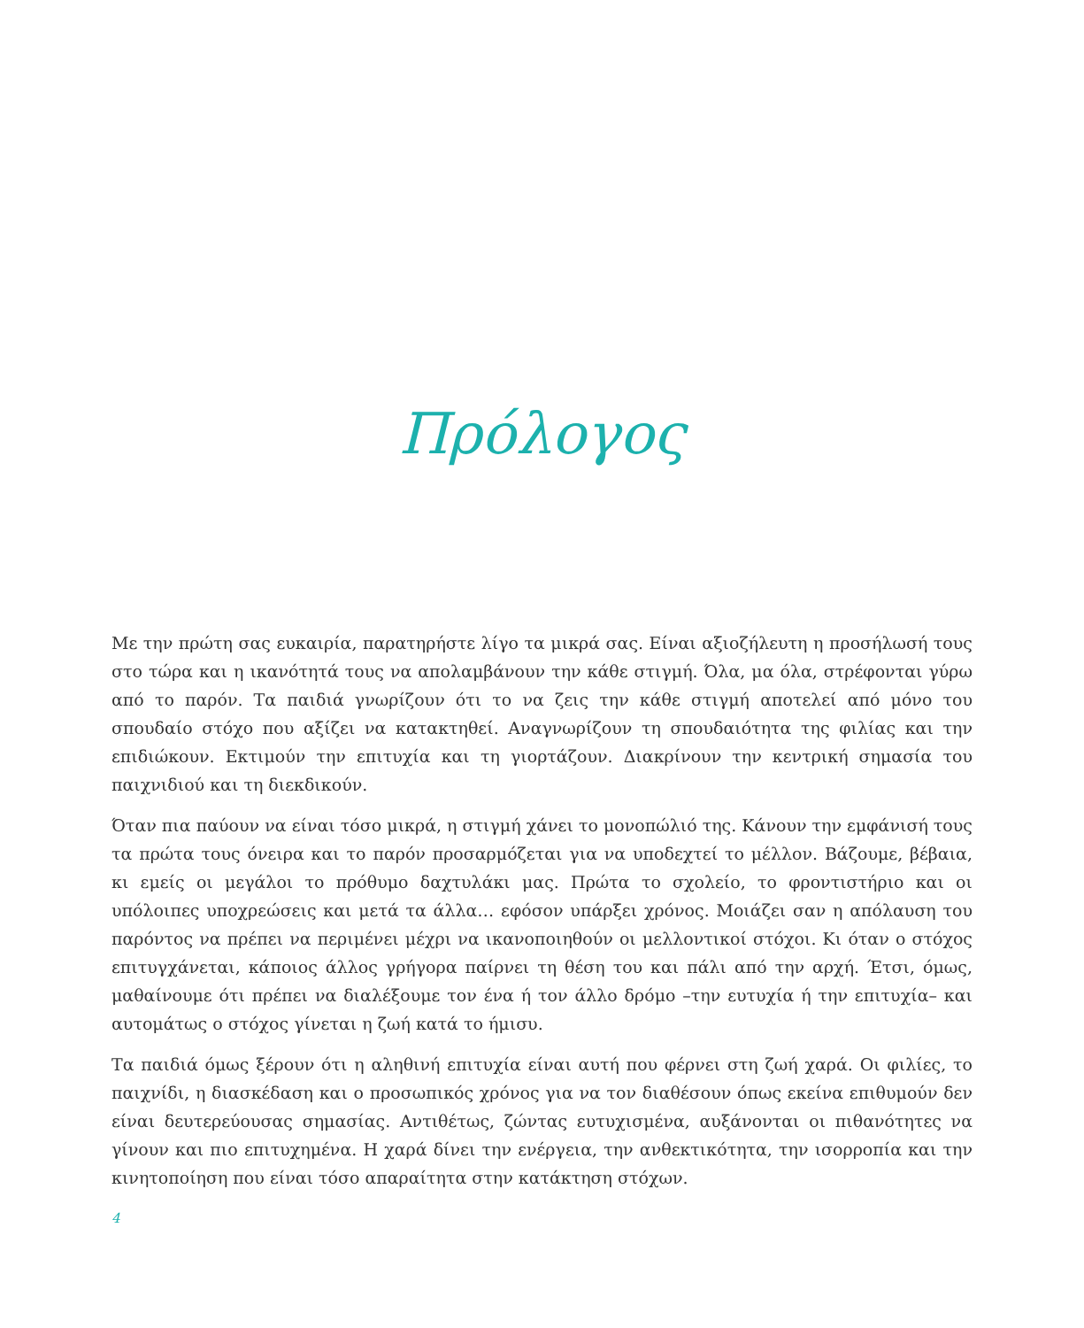Πρόλογος
Με την πρώτη σας ευκαιρία, παρατηρήστε λίγο τα μικρά σας. Είναι αξιοζήλευτη η προσήλωσή τους στο τώρα και η ικανότητά τους να απολαμβάνουν την κάθε στιγμή. Όλα, μα όλα, στρέφονται γύρω από το παρόν. Τα παιδιά γνωρίζουν ότι το να ζεις την κάθε στιγμή αποτελεί από μόνο του σπουδαίο στόχο που αξίζει να κατακτηθεί. Αναγνωρίζουν τη σπουδαιότητα της φιλίας και την επιδιώκουν. Εκτιμούν την επιτυχία και τη γιορτάζουν. Διακρίνουν την κεντρική σημασία του παιχνιδιού και τη διεκδικούν.
Όταν πια παύουν να είναι τόσο μικρά, η στιγμή χάνει το μονοπώλιό της. Κάνουν την εμφάνισή τους τα πρώτα τους όνειρα και το παρόν προσαρμόζεται για να υποδεχτεί το μέλλον. Βάζουμε, βέβαια, κι εμείς οι μεγάλοι το πρόθυμο δαχτυλάκι μας. Πρώτα το σχολείο, το φροντιστήριο και οι υπόλοιπες υποχρεώσεις και μετά τα άλλα… εφόσον υπάρξει χρόνος. Μοιάζει σαν η απόλαυση του παρόντος να πρέπει να περιμένει μέχρι να ικανοποιηθούν οι μελλοντικοί στόχοι. Κι όταν ο στόχος επιτυγχάνεται, κάποιος άλλος γρήγορα παίρνει τη θέση του και πάλι από την αρχή. Έτσι, όμως, μαθαίνουμε ότι πρέπει να διαλέξουμε τον ένα ή τον άλλο δρόμο –την ευτυχία ή την επιτυχία– και αυτομάτως ο στόχος γίνεται η ζωή κατά το ήμισυ.
Τα παιδιά όμως ξέρουν ότι η αληθινή επιτυχία είναι αυτή που φέρνει στη ζωή χαρά. Οι φιλίες, το παιχνίδι, η διασκέδαση και ο προσωπικός χρόνος για να τον διαθέσουν όπως εκείνα επιθυμούν δεν είναι δευτερεύουσας σημασίας. Αντιθέτως, ζώντας ευτυχισμένα, αυξάνονται οι πιθανότητες να γίνουν και πιο επιτυχημένα. Η χαρά δίνει την ενέργεια, την ανθεκτικότητα, την ισορροπία και την κινητοποίηση που είναι τόσο απαραίτητα στην κατάκτηση στόχων.
4